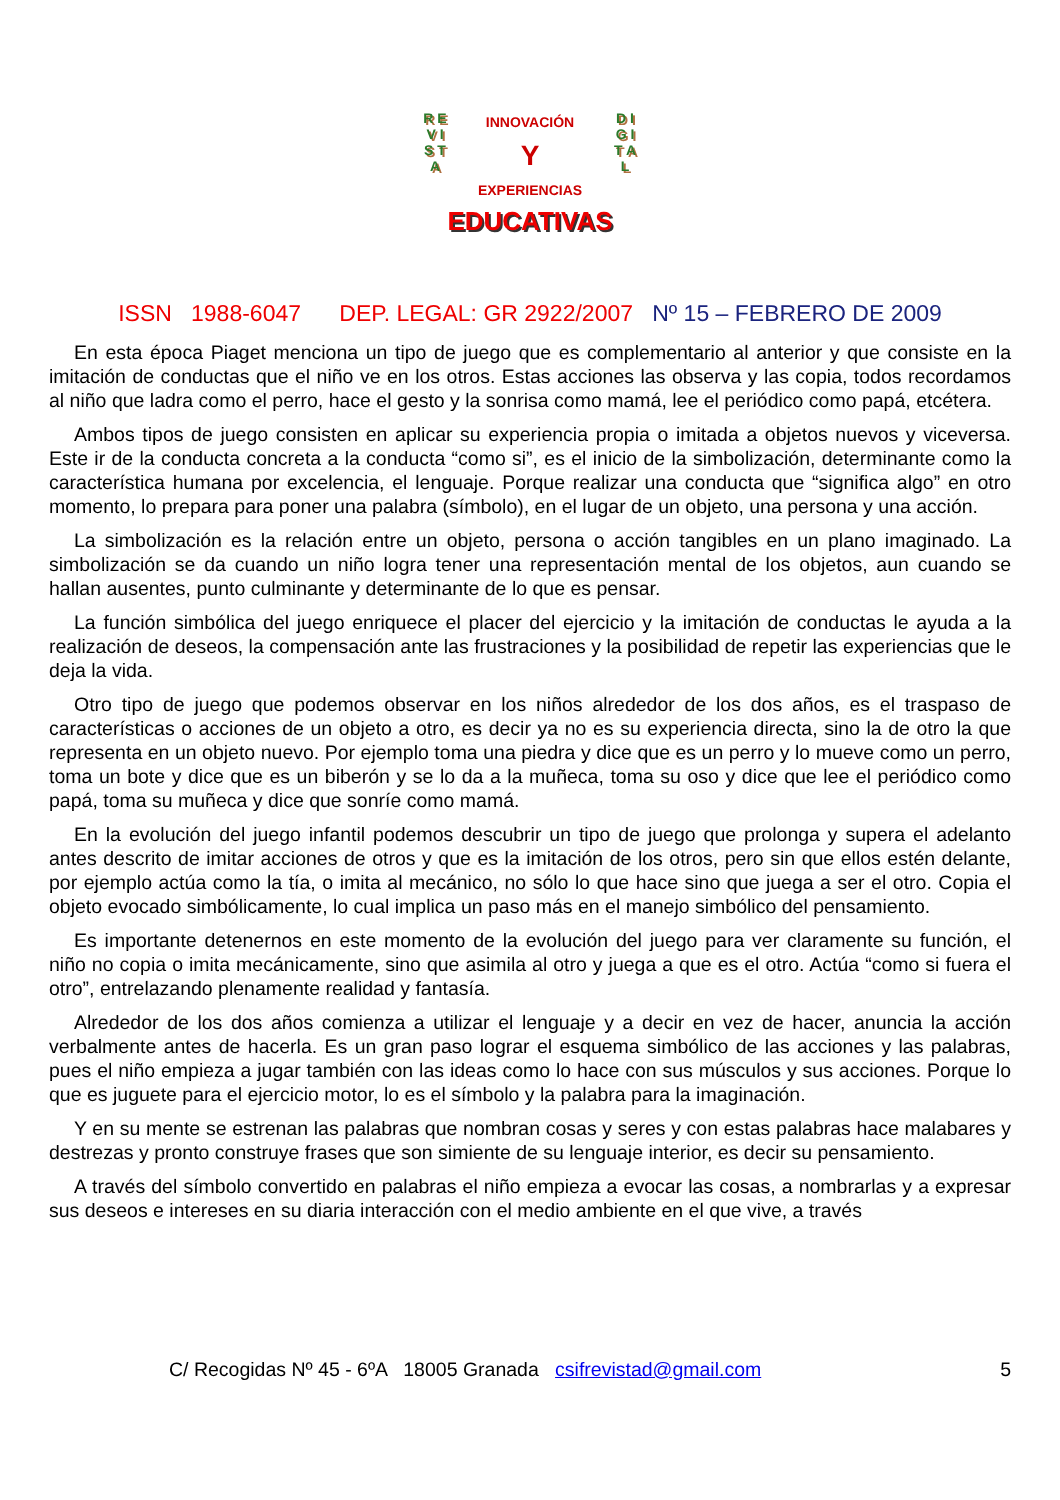R E V I S T A
D I G I T A L
INNOVACIÓN
Y
EXPERIENCIAS
EDUCATIVAS
ISSN 1988-6047 DEP. LEGAL: GR 2922/2007 Nº 15 – FEBRERO DE 2009
En esta época Piaget menciona un tipo de juego que es complementario al anterior y que consiste en la imitación de conductas que el niño ve en los otros. Estas acciones las observa y las copia, todos recordamos al niño que ladra como el perro, hace el gesto y la sonrisa como mamá, lee el periódico como papá, etcétera.
Ambos tipos de juego consisten en aplicar su experiencia propia o imitada a objetos nuevos y viceversa. Este ir de la conducta concreta a la conducta “como si”, es el inicio de la simbolización, determinante como la característica humana por excelencia, el lenguaje. Porque realizar una conducta que “significa algo” en otro momento, lo prepara para poner una palabra (símbolo), en el lugar de un objeto, una persona y una acción.
La simbolización es la relación entre un objeto, persona o acción tangibles en un plano imaginado. La simbolización se da cuando un niño logra tener una representación mental de los objetos, aun cuando se hallan ausentes, punto culminante y determinante de lo que es pensar.
La función simbólica del juego enriquece el placer del ejercicio y la imitación de conductas le ayuda a la realización de deseos, la compensación ante las frustraciones y la posibilidad de repetir las experiencias que le deja la vida.
Otro tipo de juego que podemos observar en los niños alrededor de los dos años, es el traspaso de características o acciones de un objeto a otro, es decir ya no es su experiencia directa, sino la de otro la que representa en un objeto nuevo. Por ejemplo toma una piedra y dice que es un perro y lo mueve como un perro, toma un bote y dice que es un biberón y se lo da a la muñeca, toma su oso y dice que lee el periódico como papá, toma su muñeca y dice que sonríe como mamá.
En la evolución del juego infantil podemos descubrir un tipo de juego que prolonga y supera el adelanto antes descrito de imitar acciones de otros y que es la imitación de los otros, pero sin que ellos estén delante, por ejemplo actúa como la tía, o imita al mecánico, no sólo lo que hace sino que juega a ser el otro. Copia el objeto evocado simbólicamente, lo cual implica un paso más en el manejo simbólico del pensamiento.
Es importante detenernos en este momento de la evolución del juego para ver claramente su función, el niño no copia o imita mecánicamente, sino que asimila al otro y juega a que es el otro. Actúa “como si fuera el otro”, entrelazando plenamente realidad y fantasía.
Alrededor de los dos años comienza a utilizar el lenguaje y a decir en vez de hacer, anuncia la acción verbalmente antes de hacerla. Es un gran paso lograr el esquema simbólico de las acciones y las palabras, pues el niño empieza a jugar también con las ideas como lo hace con sus músculos y sus acciones. Porque lo que es juguete para el ejercicio motor, lo es el símbolo y la palabra para la imaginación.
Y en su mente se estrenan las palabras que nombran cosas y seres y con estas palabras hace malabares y destrezas y pronto construye frases que son simiente de su lenguaje interior, es decir su pensamiento.
A través del símbolo convertido en palabras el niño empieza a evocar las cosas, a nombrarlas y a expresar sus deseos e intereses en su diaria interacción con el medio ambiente en el que vive, a través
C/ Recogidas Nº 45 - 6ºA 18005 Granada csifrevistad@gmail.com 5